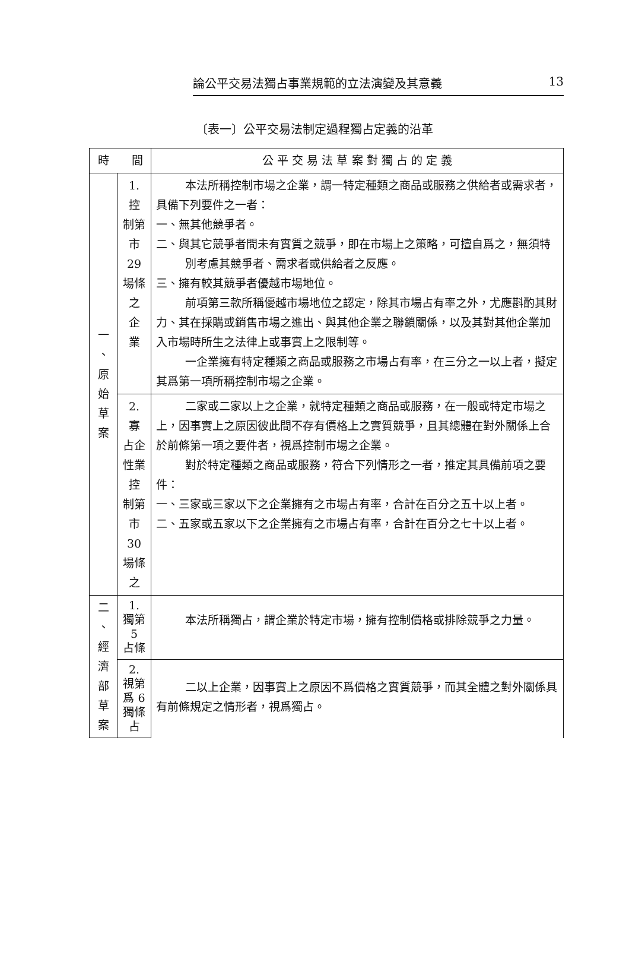論公平交易法獨占事業規範的立法演變及其意義 13
〔表一〕公平交易法制定過程獨占定義的沿革
| 時 間 | | 公 平 交 易 法 草 案 對 獨 占 的 定 義 |
| --- | --- | --- |
| 一 、 原 始 草 案 | 1. 控 制第 市29 場條 之 企 業 | 本法所稱控制市場之企業，謂一特定種類之商品或服務之供給者或需求者，具備下列要件之一者： 一、無其他競爭者。 二、與其它競爭者間未有實質之競爭，即在市場上之策略，可擅自爲之，無須特別考慮其競爭者、需求者或供給者之反應。 三、擁有較其競爭者優越市場地位。 前項第三款所稱優越市場地位之認定，除其市場占有率之外，尤應斟酌其財力、其在採購或銷售市場之進出、與其他企業之聯鎖關係，以及其對其他企業加入市場時所生之法律上或事實上之限制等。 一企業擁有特定種類之商品或服務之市場占有率，在三分之一以上者，擬定其爲第一項所稱控制市場之企業。 |
| | 2. 寡 占企 性業 控 制第 市30 場條 之 | 二家或二家以上之企業，就特定種類之商品或服務，在一般或特定市場之上，因事實上之原因彼此間不存有價格上之實質競爭，且其總體在對外關係上合於前條第一項之要件者，視爲控制市場之企業。 對於特定種類之商品或服務，符合下列情形之一者，推定其具備前項之要件： 一、三家或三家以下之企業擁有之市場占有率，合計在百分之五十以上者。 二、五家或五家以下之企業擁有之市場占有率，合計在百分之七十以上者。 |
| 二 、 經 濟 部 草 案 | 1. 獨第 5 占條 | 本法所稱獨占，謂企業於特定市場，擁有控制價格或排除競爭之力量。 |
| | 2. 視第 爲 6 獨條 占 | 二以上企業，因事實上之原因不爲價格之實質競爭，而其全體之對外關係具有前條規定之情形者，視爲獨占。 |